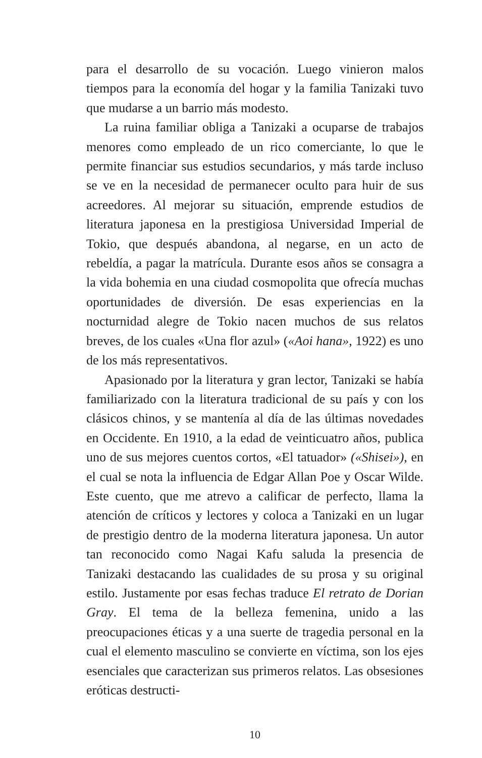para el desarrollo de su vocación. Luego vinieron malos tiempos para la economía del hogar y la familia Tanizaki tuvo que mudarse a un barrio más modesto.
La ruina familiar obliga a Tanizaki a ocuparse de trabajos menores como empleado de un rico comerciante, lo que le permite financiar sus estudios secundarios, y más tarde incluso se ve en la necesidad de permanecer oculto para huir de sus acreedores. Al mejorar su situación, emprende estudios de literatura japonesa en la prestigiosa Universidad Imperial de Tokio, que después abandona, al negarse, en un acto de rebeldía, a pagar la matrícula. Durante esos años se consagra a la vida bohemia en una ciudad cosmopolita que ofrecía muchas oportunidades de diversión. De esas experiencias en la nocturnidad alegre de Tokio nacen muchos de sus relatos breves, de los cuales «Una flor azul» («Aoi hana», 1922) es uno de los más representativos.
Apasionado por la literatura y gran lector, Tanizaki se había familiarizado con la literatura tradicional de su país y con los clásicos chinos, y se mantenía al día de las últimas novedades en Occidente. En 1910, a la edad de veinticuatro años, publica uno de sus mejores cuentos cortos, «El tatuador» («Shisei»), en el cual se nota la influencia de Edgar Allan Poe y Oscar Wilde. Este cuento, que me atrevo a calificar de perfecto, llama la atención de críticos y lectores y coloca a Tanizaki en un lugar de prestigio dentro de la moderna literatura japonesa. Un autor tan reconocido como Nagai Kafu saluda la presencia de Tanizaki destacando las cualidades de su prosa y su original estilo. Justamente por esas fechas traduce El retrato de Dorian Gray. El tema de la belleza femenina, unido a las preocupaciones éticas y a una suerte de tragedia personal en la cual el elemento masculino se convierte en víctima, son los ejes esenciales que caracterizan sus primeros relatos. Las obsesiones eróticas destructi-
10